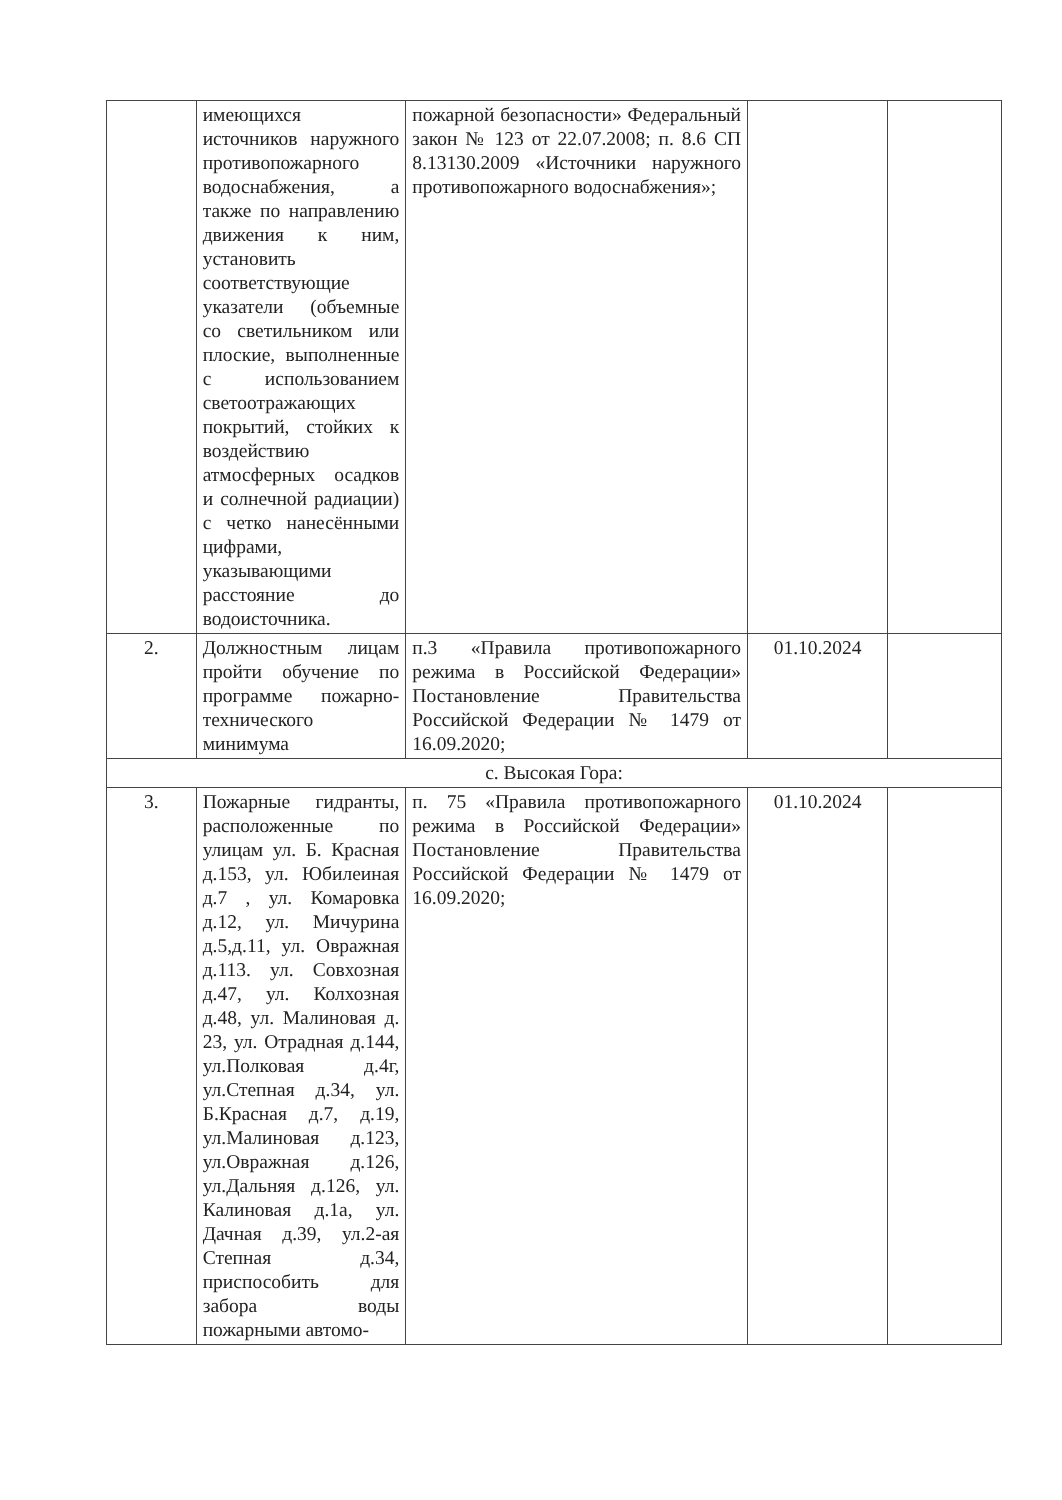| | имеющихся источников наружного противопожарного водоснабжения, а также по направлению движения к ним, установить соответствующие указатели (объемные со светильником или плоские, выполненные с использованием светоотражающих покрытий, стойких к воздействию атмосферных осадков и солнечной радиации) с четко нанесёнными цифрами, указывающими расстояние до водоисточника. | пожарной безопасности» Федеральный закон № 123 от 22.07.2008; п. 8.6 СП 8.13130.2009 «Источники наружного противопожарного водоснабжения»; | | |
| 2. | Должностным лицам пройти обучение по программе пожарно-технического минимума | п.3 «Правила противопожарного режима в Российской Федерации» Постановление Правительства Российской Федерации № 1479 от 16.09.2020; | 01.10.2024 | |
| с. Высокая Гора: | | | | |
| 3. | Пожарные гидранты, расположенные по улицам ул. Б. Красная д.153, ул. Юбилеиная д.7 , ул. Комаровка д.12, ул. Мичурина д.5,д.11, ул. Овражная д.113. ул. Совхозная д.47, ул. Колхозная д.48, ул. Малиновая д. 23, ул. Отрадная д.144, ул.Полковая д.4г, ул.Степная д.34, ул. Б.Красная д.7, д.19, ул.Малиновая д.123, ул.Овражная д.126, ул.Дальняя д.126, ул. Калиновая д.1а, ул. Дачная д.39, ул.2-ая Степная д.34, приспособить для забора воды пожарными автомо- | п. 75 «Правила противопожарного режима в Российской Федерации» Постановление Правительства Российской Федерации № 1479 от 16.09.2020; | 01.10.2024 | |